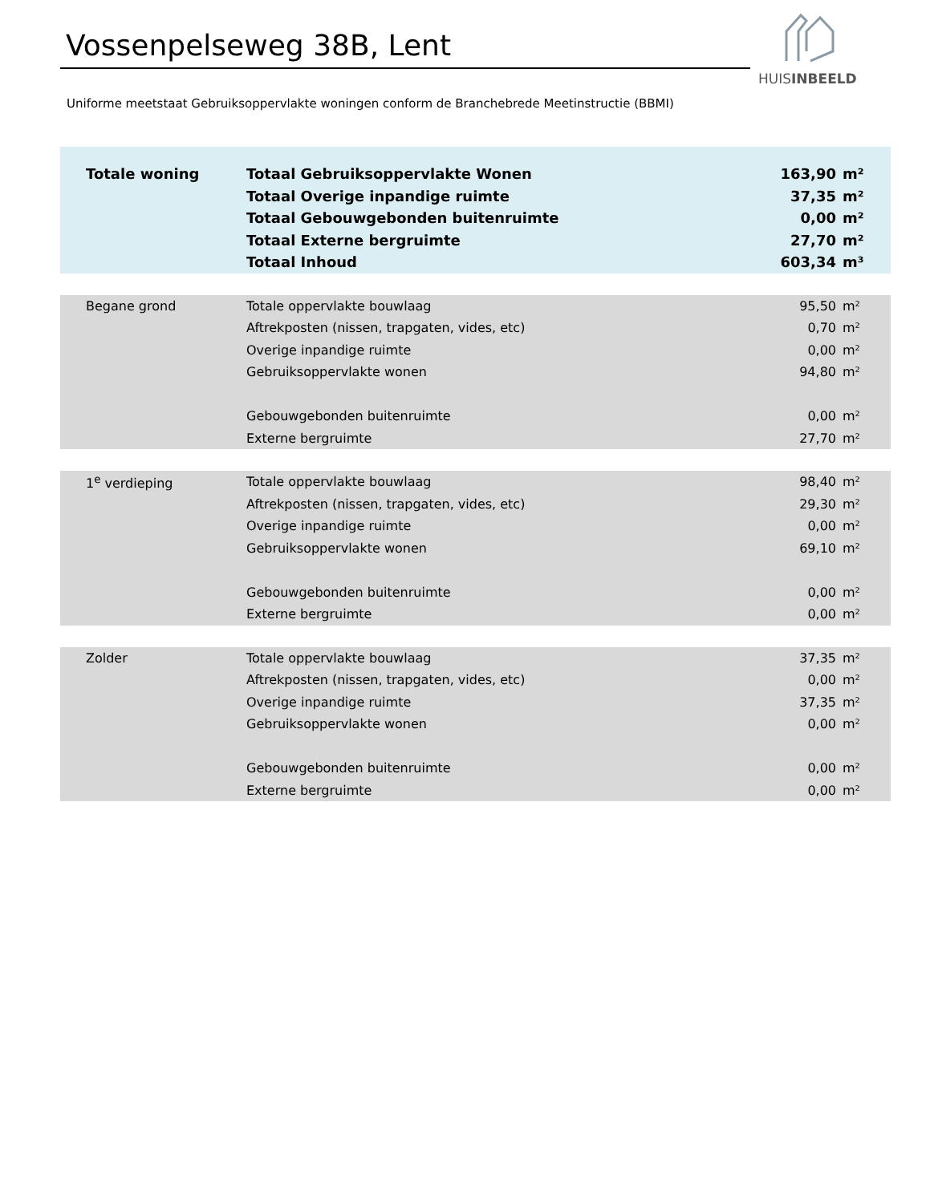Vossenpelseweg 38B, Lent
HUISINBEELD
Uniforme meetstaat Gebruiksoppervlakte woningen conform de Branchebrede Meetinstructie (BBMI)
| Totale woning | Totaal Gebruiksoppervlakte Wonen | 163,90 | m² |
| | Totaal Overige inpandige ruimte | 37,35 | m² |
| | Totaal Gebouwgebonden buitenruimte | 0,00 | m² |
| | Totaal Externe bergruimte | 27,70 | m² |
| | Totaal Inhoud | 603,34 | m³ |
| Begane grond | Totale oppervlakte bouwlaag | 95,50 | m² |
| | Aftrekposten (nissen, trapgaten, vides, etc) | 0,70 | m² |
| | Overige inpandige ruimte | 0,00 | m² |
| | Gebruiksoppervlakte wonen | 94,80 | m² |
| | Gebouwgebonden buitenruimte | 0,00 | m² |
| | Externe bergruimte | 27,70 | m² |
| 1<sup>e</sup> verdieping | Totale oppervlakte bouwlaag | 98,40 | m² |
| | Aftrekposten (nissen, trapgaten, vides, etc) | 29,30 | m² |
| | Overige inpandige ruimte | 0,00 | m² |
| | Gebruiksoppervlakte wonen | 69,10 | m² |
| | Gebouwgebonden buitenruimte | 0,00 | m² |
| | Externe bergruimte | 0,00 | m² |
| Zolder | Totale oppervlakte bouwlaag | 37,35 | m² |
| | Aftrekposten (nissen, trapgaten, vides, etc) | 0,00 | m² |
| | Overige inpandige ruimte | 37,35 | m² |
| | Gebruiksoppervlakte wonen | 0,00 | m² |
| | Gebouwgebonden buitenruimte | 0,00 | m² |
| | Externe bergruimte | 0,00 | m² |